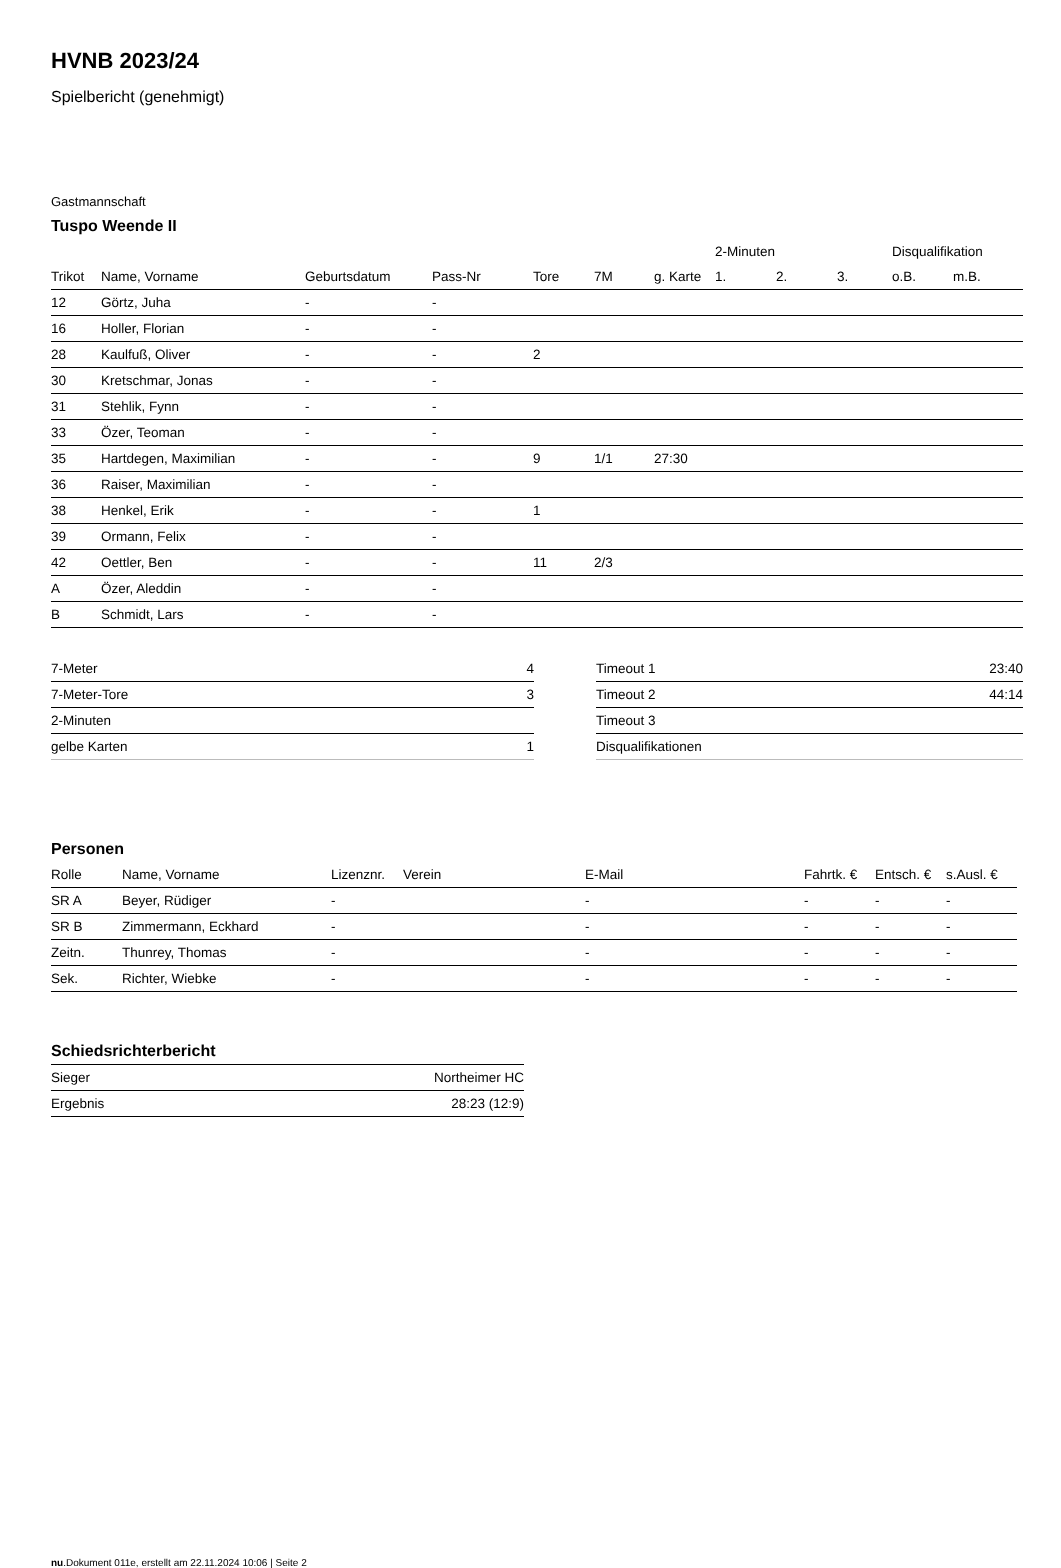HVNB 2023/24
Spielbericht (genehmigt)
Gastmannschaft
Tuspo Weende II
| | | | | | | | 2-Minuten | | | Disqualifikation | |
| --- | --- | --- | --- | --- | --- | --- | --- | --- | --- | --- | --- |
| Trikot | Name, Vorname | Geburtsdatum | Pass-Nr | Tore | 7M | g. Karte | 1. | 2. | 3. | o.B. | m.B. |
| 12 | Görtz, Juha | - | - | | | | | | | | |
| 16 | Holler, Florian | - | - | | | | | | | | |
| 28 | Kaulfuß, Oliver | - | - | 2 | | | | | | | |
| 30 | Kretschmar, Jonas | - | - | | | | | | | | |
| 31 | Stehlik, Fynn | - | - | | | | | | | | |
| 33 | Özer, Teoman | - | - | | | | | | | | |
| 35 | Hartdegen, Maximilian | - | - | 9 | 1/1 | 27:30 | | | | | |
| 36 | Raiser, Maximilian | - | - | | | | | | | | |
| 38 | Henkel, Erik | - | - | 1 | | | | | | | |
| 39 | Ormann, Felix | - | - | | | | | | | | |
| 42 | Oettler, Ben | - | - | 11 | 2/3 | | | | | | |
| A | Özer, Aleddin | - | - | | | | | | | | |
| B | Schmidt, Lars | - | - | | | | | | | | |
| 7-Meter | 4 |
| 7-Meter-Tore | 3 |
| 2-Minuten | |
| gelbe Karten | 1 |
| Timeout 1 | 23:40 |
| Timeout 2 | 44:14 |
| Timeout 3 | |
| Disqualifikationen | |
Personen
| Rolle | Name, Vorname | Lizenznr. | Verein | E-Mail | Fahrtk. € | Entsch. € | s.Ausl. € |
| --- | --- | --- | --- | --- | --- | --- | --- |
| SR A | Beyer, Rüdiger | - | | - | - | - | - |
| SR B | Zimmermann, Eckhard | - | | - | - | - | - |
| Zeitn. | Thunrey, Thomas | - | | - | - | - | - |
| Sek. | Richter, Wiebke | - | | - | - | - | - |
Schiedsrichterbericht
| Sieger | Northeimer HC |
| Ergebnis | 28:23 (12:9) |
nu.Dokument 011e, erstellt am 22.11.2024 10:06 | Seite 2